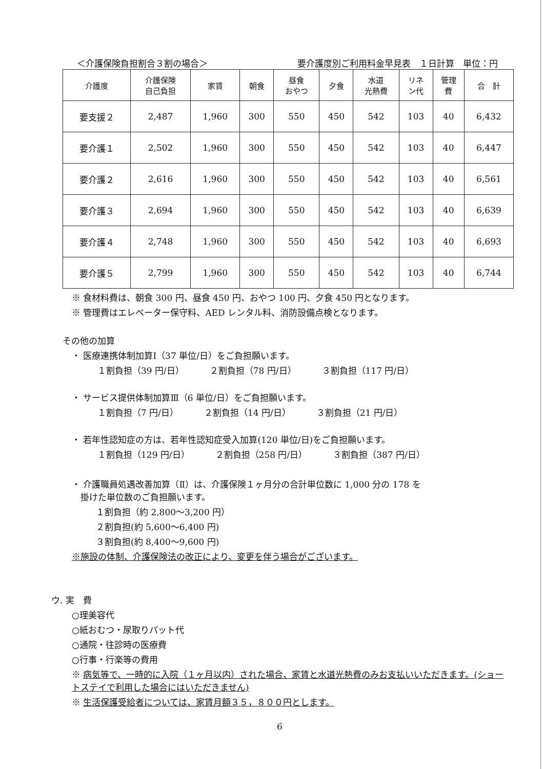＜介護保険負担割合３割の場合＞ 要介護度別ご利用料金早見表　１日計算　単位：円
| 介護度 | 介護保険 自己負担 | 家賃 | 朝食 | 昼食 おやつ | 夕食 | 水道 光熱費 | リネ ン代 | 管理 費 | 合 計 |
| --- | --- | --- | --- | --- | --- | --- | --- | --- | --- |
| 要支援２ | 2,487 | 1,960 | 300 | 550 | 450 | 542 | 103 | 40 | 6,432 |
| 要介護１ | 2,502 | 1,960 | 300 | 550 | 450 | 542 | 103 | 40 | 6,447 |
| 要介護２ | 2,616 | 1,960 | 300 | 550 | 450 | 542 | 103 | 40 | 6,561 |
| 要介護３ | 2,694 | 1,960 | 300 | 550 | 450 | 542 | 103 | 40 | 6,639 |
| 要介護４ | 2,748 | 1,960 | 300 | 550 | 450 | 542 | 103 | 40 | 6,693 |
| 要介護５ | 2,799 | 1,960 | 300 | 550 | 450 | 542 | 103 | 40 | 6,744 |
※ 食材料費は、朝食 300 円、昼食 450 円、おやつ 100 円、夕食 450 円となります。
※ 管理費はエレベーター保守料、AED レンタル料、消防設備点検となります。
その他の加算
・ 医療連携体制加算Ⅰ（37 単位/日）をご負担願います。
１割負担（39 円/日） ２割負担（78 円/日） ３割負担（117 円/日）
・ サービス提供体制加算Ⅲ（6 単位/日）をご負担願います。
１割負担（7 円/日） ２割負担（14 円/日） ３割負担（21 円/日）
・ 若年性認知症の方は、若年性認知症受入加算(120 単位/日)をご負担願います。
１割負担（129 円/日） ２割負担（258 円/日） ３割負担（387 円/日）
・ 介護職員処遇改善加算（Ⅱ）は、介護保険１ヶ月分の合計単位数に 1,000 分の 178 を
　掛けた単位数のご負担願います。
　１割負担（約 2,800～3,200 円）
　２割負担(約 5,600～6,400 円)
　３割負担(約 8,400～9,600 円)
※施設の体制、介護保険法の改正により、変更を伴う場合がございます。
ウ. 実　費
○理美容代
○紙おむつ・尿取りパット代
○通院・往診時の医療費
○行事・行楽等の費用
※ 病気等で、一時的に入院（１ヶ月以内）された場合、家賃と水道光熱費のみお支払いいただきます。(ショートステイで利用した場合にはいただきません)
※ 生活保護受給者については、家賃月額３５，８００円とします。
6